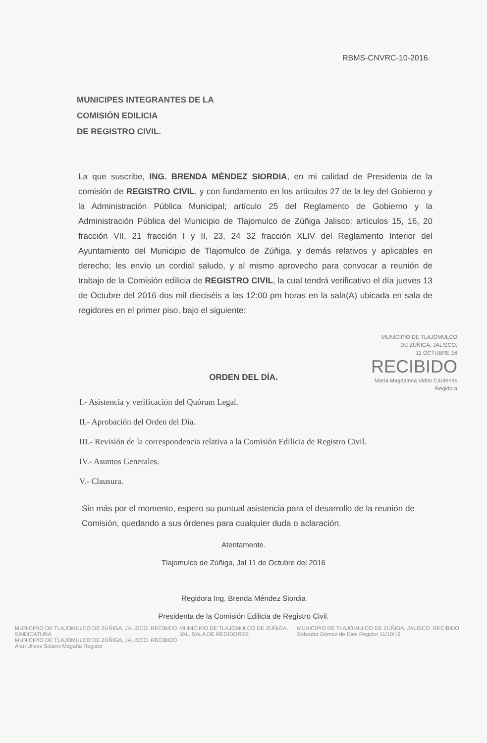RBMS-CNVRC-10-2016.
MUNICIPES INTEGRANTES DE LA
COMISIÓN EDILICIA
DE REGISTRO CIVIL.
La que suscribe, ING. BRENDA MÈNDEZ SIORDIA, en mi calidad de Presidenta de la comisión de REGISTRO CIVIL, y con fundamento en los artículos 27 de la ley del Gobierno y la Administración Pública Municipal; artículo 25 del Reglamento de Gobierno y la Administración Pública del Municipio de Tlajomulco de Zúñiga Jalisco; artículos 15, 16, 20 fracción VII, 21 fracción I y II, 23, 24 32 fracción XLIV del Reglamento Interior del Ayuntamiento del Municipio de Tlajomulco de Zúñiga, y demás relativos y aplicables en derecho; les envío un cordial saludo, y al mismo aprovecho para convocar a reunión de trabajo de la Comisión edilicia de REGISTRO CIVIL, la cual tendrá verificativo el día jueves 13 de Octubre del 2016 dos mil dieciséis a las 12:00 pm horas en la sala(A) ubicada en sala de regidores en el primer piso, bajo el siguiente:
MUNICIPIO DE TLAJOMULCO
DE ZÚÑIGA, JALISCO.
11 OCTUBRE 16
RECIBIDO
María Magdalena Vidrio Cárdenas
Regidora
ORDEN DEL DÍA.
I.- Asistencia y verificación del Quórum Legal.
II.- Aprobación del Orden del Día.
III.- Revisión de la correspondencia relativa a la Comisión Edilicia de Registro Civil.
IV.- Asuntos Generales.
V.- Clausura.
Sin más por el momento, espero su puntual asistencia para el desarrollo de la reunión de Comisión, quedando a sus órdenes para cualquier duda o aclaración.
Atentamente.
Tlajomulco de Zúñiga, Jal 11 de Octubre del 2016
Regidora Ing. Brenda Méndez Siordia
Presidenta de la Comisión Edilicia de Registro Civil.
MUNICIPIO DE TLAJOMULCO DE ZÚÑIGA, JALISCO. RECIBIDO SINDICATURA
MUNICIPIO DE TLAJOMULCO DE ZÚÑIGA, JALISCO. RECIBIDO Alan Ulises Solano Magaña Regidor
MUNICIPIO DE TLAJOMULCO DE ZÚÑIGA, JAL. SALA DE REGIDORES
MUNICIPIO DE TLAJOMULCO DE ZÚÑIGA, JALISCO. RECIBIDO Salvador Gómez de Dios Regidor 11/10/16